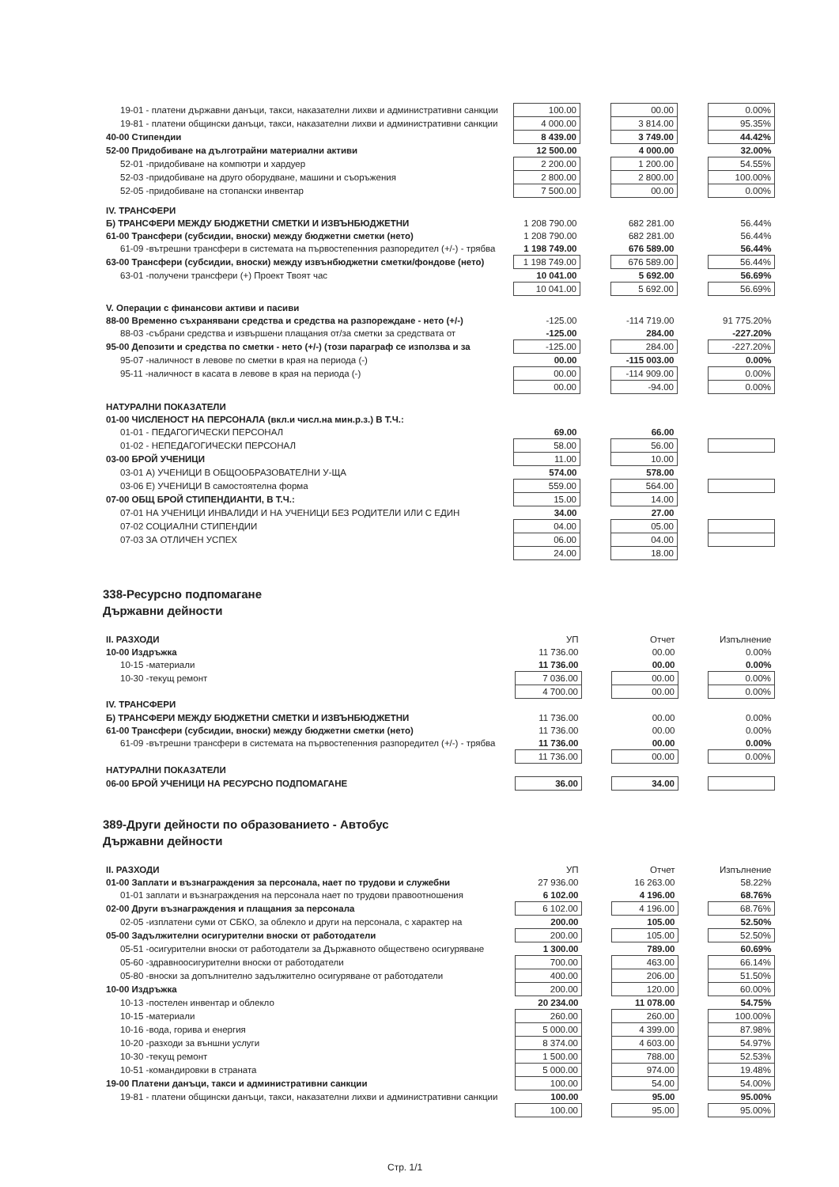| 19-01 - платени държавни данъци, такси, наказателни лихви и административни санкции | 100.00 | | 00.00 | | 0.00% |
| 19-81 - платени общински данъци, такси, наказателни лихви и административни санкции | 4 000.00 | | 3 814.00 | | 95.35% |
| 40-00 Стипендии | 8 439.00 | | 3 749.00 | | 44.42% |
| 52-00 Придобиване на дълготрайни материални активи | 12 500.00 | | 4 000.00 | | 32.00% |
| 52-01 -придобиване на компютри и хардуер | 2 200.00 | | 1 200.00 | | 54.55% |
| 52-03 -придобиване на друго оборудване, машини и съоръжения | 2 800.00 | | 2 800.00 | | 100.00% |
| 52-05 -придобиване на стопански инвентар | 7 500.00 | | 00.00 | | 0.00% |
| IV. ТРАНСФЕРИ | | | | | |
| Б) ТРАНСФЕРИ МЕЖДУ БЮДЖЕТНИ СМЕТКИ И ИЗВЪНБЮДЖЕТНИ | 1 208 790.00 | | 682 281.00 | | 56.44% |
| 61-00 Трансфери (субсидии, вноски) между бюджетни сметки (нето) | 1 208 790.00 | | 682 281.00 | | 56.44% |
| 61-09 -вътрешни трансфери в системата на първостепенния разпоредител (+/-) - трябва | 1 198 749.00 | | 676 589.00 | | 56.44% |
| 63-00 Трансфери (субсидии, вноски) между извънбюджетни сметки/фондове (нето) | 1 198 749.00 | | 676 589.00 | | 56.44% |
| 63-01 -получени трансфери (+) Проект Твоят час | 10 041.00 | | 5 692.00 | | 56.69% |
| | 10 041.00 | | 5 692.00 | | 56.69% |
| V. Операции с финансови активи и пасиви | | | | | |
| 88-00 Временно съхранявани средства и средства на разпореждане - нето (+/-) | -125.00 | | -114 719.00 | | 91 775.20% |
| 88-03 -събрани средства и извършени плащания от/за сметки за средствата от | -125.00 | | 284.00 | | -227.20% |
| 95-00 Депозити и средства по сметки - нето (+/-) (този параграф се използва и за | -125.00 | | 284.00 | | -227.20% |
| 95-07 -наличност в левове по сметки в края на периода (-) | 00.00 | | -115 003.00 | | 0.00% |
| 95-11 -наличност в касата в левове в края на периода (-) | 00.00 | | -114 909.00 | | 0.00% |
| | 00.00 | | -94.00 | | 0.00% |
| НАТУРАЛНИ ПОКАЗАТЕЛИ | | | | | |
| 01-00 ЧИСЛЕНОСТ НА ПЕРСОНАЛА (вкл.и числ.на мин.р.з.) В Т.Ч.: | | | | | |
| 01-01 - ПЕДАГОГИЧЕСКИ ПЕРСОНАЛ | 69.00 | | 66.00 | | |
| 01-02 - НЕПЕДАГОГИЧЕСКИ ПЕРСОНАЛ | 58.00 | | 56.00 | | |
| 03-00 БРОЙ УЧЕНИЦИ | 11.00 | | 10.00 | | |
| 03-01 А) УЧЕНИЦИ В ОБЩООБРАЗОВАТЕЛНИ У-ЩА | 574.00 | | 578.00 | | |
| 03-06 Е) УЧЕНИЦИ В самостоятелна форма | 559.00 | | 564.00 | | |
| 07-00 ОБЩ БРОЙ СТИПЕНДИАНТИ, В Т.Ч.: | 15.00 | | 14.00 | | |
| 07-01 НА УЧЕНИЦИ ИНВАЛИДИ И НА УЧЕНИЦИ БЕЗ РОДИТЕЛИ ИЛИ С ЕДИН | 34.00 | | 27.00 | | |
| 07-02 СОЦИАЛНИ СТИПЕНДИИ | 04.00 | | 05.00 | | |
| 07-03 ЗА ОТЛИЧЕН УСПЕХ | 06.00 | | 04.00 | | |
| | 24.00 | | 18.00 | | |
338-Ресурсно подпомагане
Държавни дейности
| II. РАЗХОДИ | УП | | Отчет | | Изпълнение |
| 10-00 Издръжка | 11 736.00 | | 00.00 | | 0.00% |
| 10-15 -материали | 11 736.00 | | 00.00 | | 0.00% |
| 10-30 -текущ ремонт | 7 036.00 | | 00.00 | | 0.00% |
| | 4 700.00 | | 00.00 | | 0.00% |
| IV. ТРАНСФЕРИ | | | | | |
| Б) ТРАНСФЕРИ МЕЖДУ БЮДЖЕТНИ СМЕТКИ И ИЗВЪНБЮДЖЕТНИ | 11 736.00 | | 00.00 | | 0.00% |
| 61-00 Трансфери (субсидии, вноски) между бюджетни сметки (нето) | 11 736.00 | | 00.00 | | 0.00% |
| 61-09 -вътрешни трансфери в системата на първостепенния разпоредител (+/-) - трябва | 11 736.00 | | 00.00 | | 0.00% |
| | 11 736.00 | | 00.00 | | 0.00% |
| НАТУРАЛНИ ПОКАЗАТЕЛИ | | | | | |
| 06-00 БРОЙ УЧЕНИЦИ НА РЕСУРСНО ПОДПОМАГАНЕ | 36.00 | | 34.00 | | |
389-Други дейности по образованието - Автобус
Държавни дейности
| II. РАЗХОДИ | УП | | Отчет | | Изпълнение |
| 01-00 Заплати и възнаграждения за персонала, нает по трудови и служебни | 27 936.00 | | 16 263.00 | | 58.22% |
| 01-01 заплати и възнаграждения на персонала нает по трудови правоотношения | 6 102.00 | | 4 196.00 | | 68.76% |
| 02-00 Други възнаграждения и плащания за персонала | 6 102.00 | | 4 196.00 | | 68.76% |
| 02-05 -изплатени суми от СБКО, за облекло и други на персонала, с характер на | 200.00 | | 105.00 | | 52.50% |
| 05-00 Задължителни осигурителни вноски от работодатели | 200.00 | | 105.00 | | 52.50% |
| 05-51 -осигурителни вноски от работодатели за Държавното обществено осигуряване | 1 300.00 | | 789.00 | | 60.69% |
| 05-60 -здравноосигурителни вноски от работодатели | 700.00 | | 463.00 | | 66.14% |
| 05-80 -вноски за допълнително задължително осигуряване от работодатели | 400.00 | | 206.00 | | 51.50% |
| 10-00 Издръжка | 200.00 | | 120.00 | | 60.00% |
| 10-13 -постелен инвентар и облекло | 20 234.00 | | 11 078.00 | | 54.75% |
| 10-15 -материали | 260.00 | | 260.00 | | 100.00% |
| 10-16 -вода, горива и енергия | 5 000.00 | | 4 399.00 | | 87.98% |
| 10-20 -разходи за външни услуги | 8 374.00 | | 4 603.00 | | 54.97% |
| 10-30 -текущ ремонт | 1 500.00 | | 788.00 | | 52.53% |
| 10-51 -командировки в страната | 5 000.00 | | 974.00 | | 19.48% |
| 19-00 Платени данъци, такси и административни санкции | 100.00 | | 54.00 | | 54.00% |
| 19-81 - платени общински данъци, такси, наказателни лихви и административни санкции | 100.00 | | 95.00 | | 95.00% |
| | 100.00 | | 95.00 | | 95.00% |
Стр. 1/1